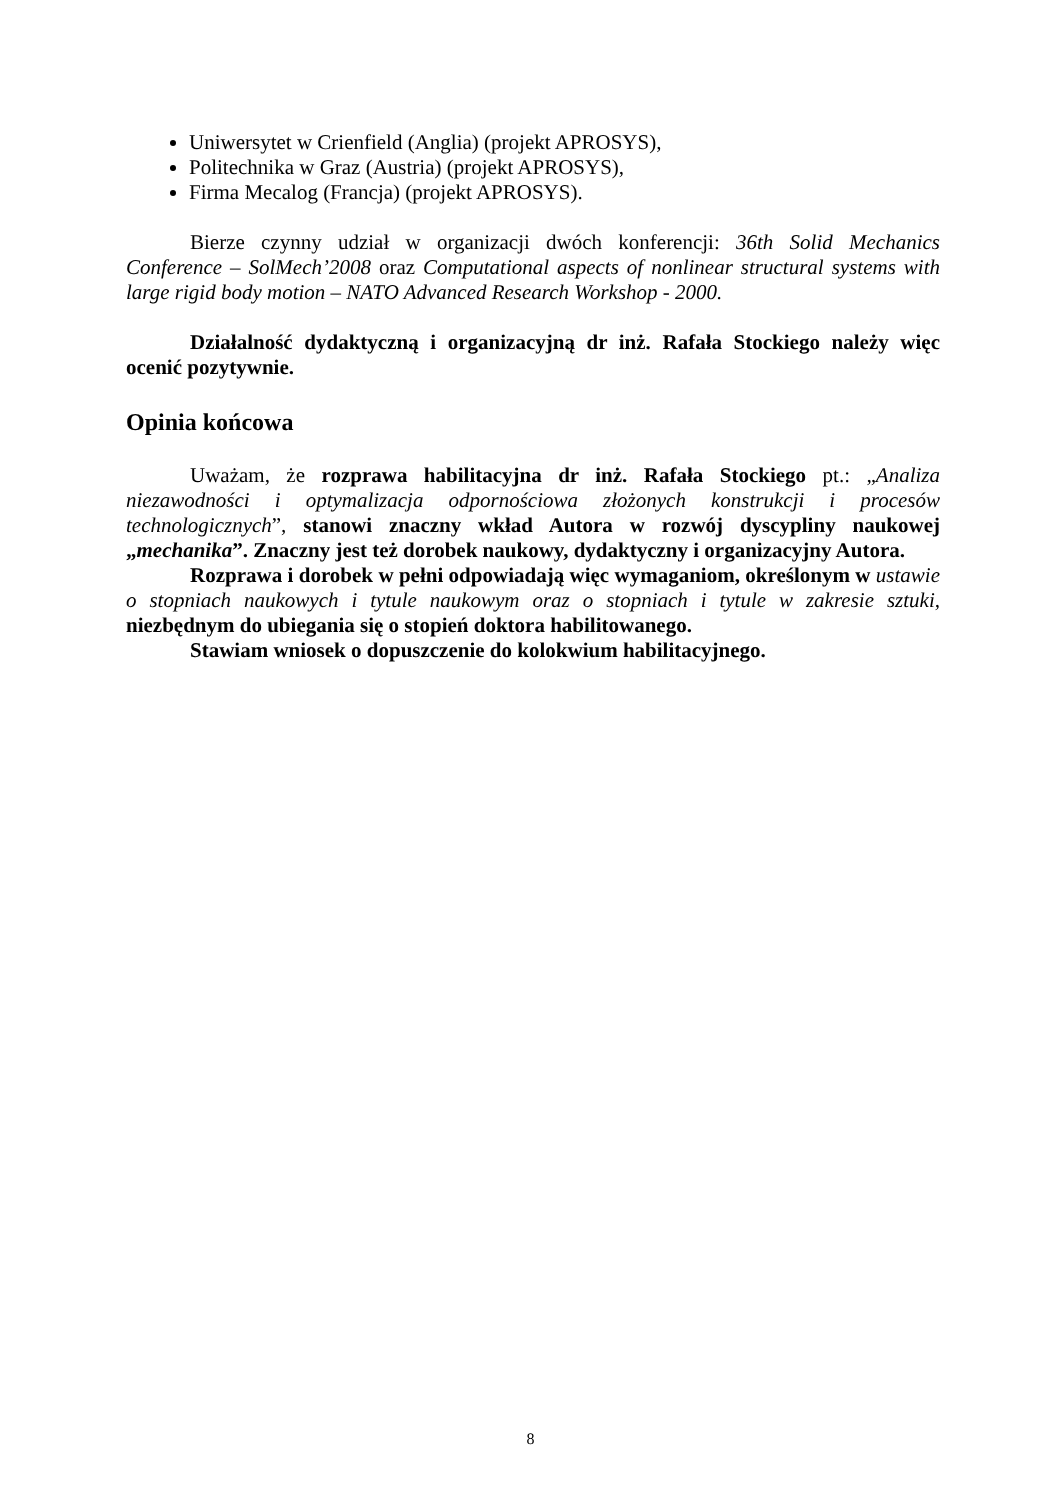Uniwersytet w Crienfield (Anglia) (projekt APROSYS),
Politechnika w Graz (Austria) (projekt APROSYS),
Firma Mecalog (Francja) (projekt APROSYS).
Bierze czynny udział w organizacji dwóch konferencji: 36th Solid Mechanics Conference – SolMech’2008 oraz Computational aspects of nonlinear structural systems with large rigid body motion – NATO Advanced Research Workshop - 2000.
Działalność dydaktyczną i organizacyjną dr inż. Rafała Stockiego należy więc ocenić pozytywnie.
Opinia końcowa
Uważam, że rozprawa habilitacyjna dr inż. Rafała Stockiego pt.: „Analiza niezawodności i optymalizacja odpornościowa złożonych konstrukcji i procesów technologicznych”, stanowi znaczny wkład Autora w rozwój dyscypliny naukowej „mechanika”. Znaczny jest też dorobek naukowy, dydaktyczny i organizacyjny Autora.
Rozprawa i dorobek w pełni odpowiadają więc wymaganiom, określonym w ustawie o stopniach naukowych i tytule naukowym oraz o stopniach i tytule w zakresie sztuki, niezbędnym do ubiegania się o stopień doktora habilitowanego.
Stawiam wniosek o dopuszczenie do kolokwium habilitacyjnego.
8